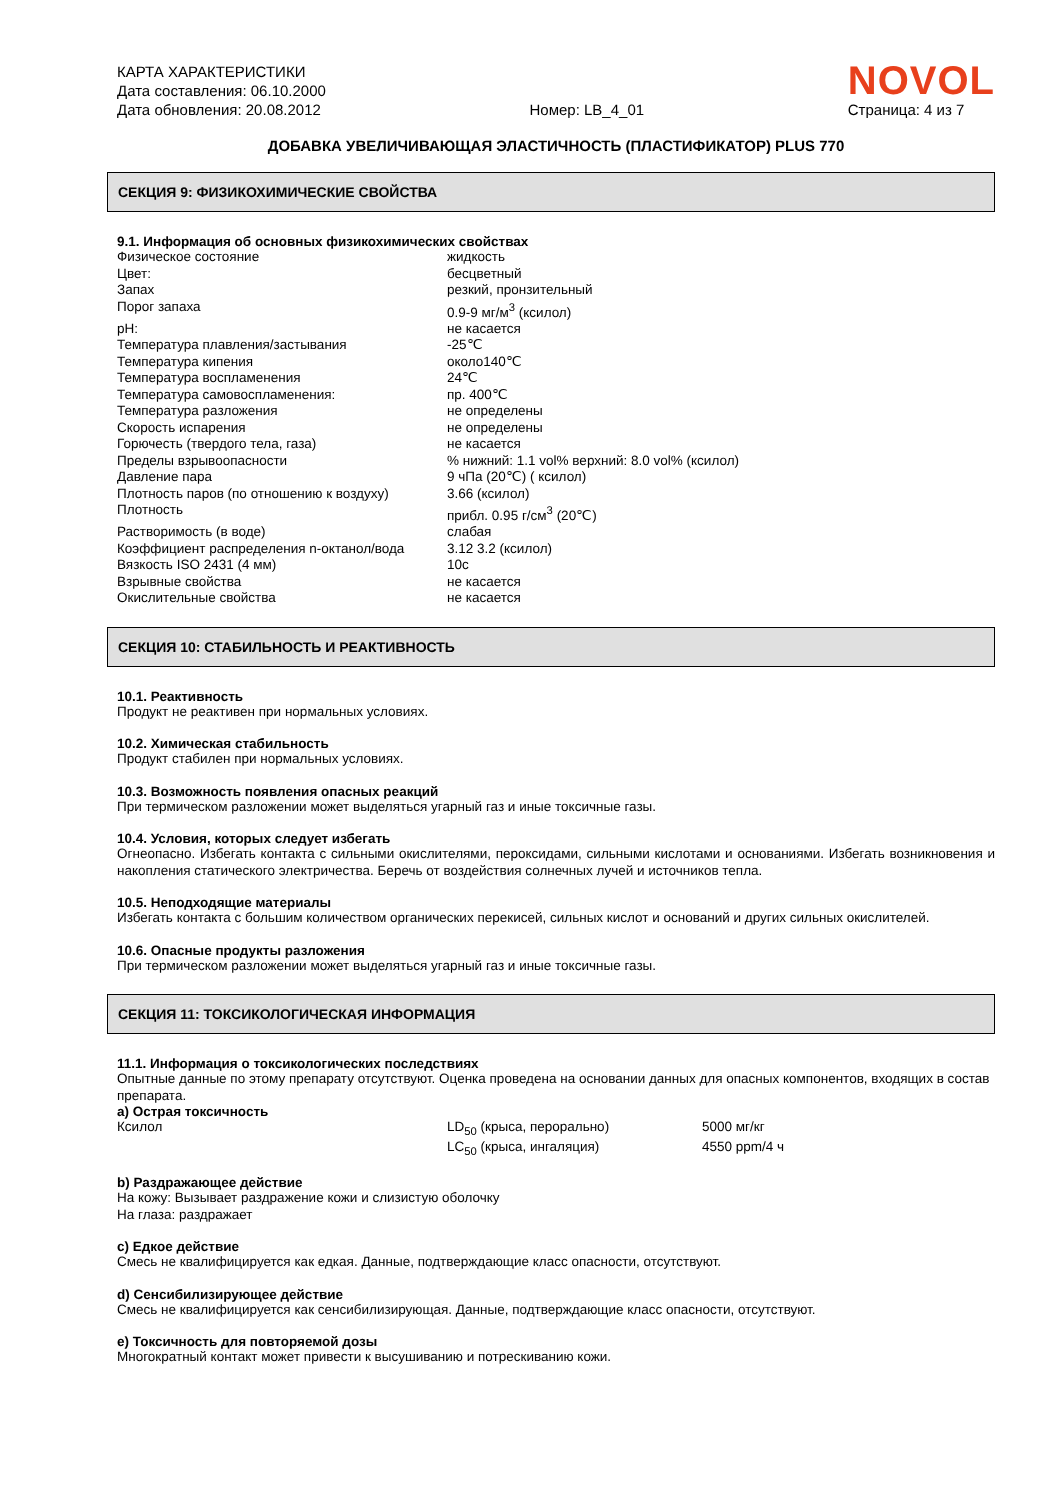КАРТА ХАРАКТЕРИСТИКИ
Дата составления: 06.10.2000
Дата обновления: 20.08.2012
Номер: LB_4_01
NOVOL
Страница: 4 из 7
ДОБАВКА УВЕЛИЧИВАЮЩАЯ ЭЛАСТИЧНОСТЬ (ПЛАСТИФИКАТОР) PLUS 770
СЕКЦИЯ 9: ФИЗИКОХИМИЧЕСКИЕ СВОЙСТВА
9.1. Информация об основных физикохимических свойствах
| Физическое состояние | жидкость |
| Цвет: | бесцветный |
| Запах | резкий, пронзительный |
| Порог запаха | 0.9-9 мг/м<sup>3</sup> (ксилол) |
| pH: | не касается |
| Температура плавления/застывания | -25℃ |
| Температура кипения | около140℃ |
| Температура воспламенения | 24℃ |
| Температура самовоспламенения: | пр. 400℃ |
| Температура разложения | не определены |
| Скорость испарения | не определены |
| Горючесть (твердого тела, газа) | не касается |
| Пределы взрывоопасности | % нижний: 1.1 vol% верхний: 8.0 vol% (ксилол) |
| Давление пара | 9 чПа (20℃) ( ксилол) |
| Плотность паров (по отношению к воздуху) | 3.66 (ксилол) |
| Плотность | прибл. 0.95 г/см<sup>3</sup> (20℃) |
| Растворимость (в воде) | слабая |
| Коэффициент распределения n-октанол/вода | 3.12 3.2 (ксилол) |
| Вязкость ISO 2431 (4 мм) | 10с |
| Взрывные свойства | не касается |
| Окислительные свойства | не касается |
СЕКЦИЯ 10: СТАБИЛЬНОСТЬ И РЕАКТИВНОСТЬ
10.1. Реактивность
Продукт не реактивен при нормальных условиях.
10.2. Химическая стабильность
Продукт стабилен при нормальных условиях.
10.3. Возможность появления опасных реакций
При термическом разложении может выделяться угарный газ и иные токсичные газы.
10.4. Условия, которых следует избегать
Огнеопасно. Избегать контакта с сильными окислителями, пероксидами, сильными кислотами и основаниями. Избегать возникновения и накопления статического электричества. Беречь от воздействия солнечных лучей и источников тепла.
10.5. Неподходящие материалы
Избегать контакта с большим количеством органических перекисей, сильных кислот и оснований и других сильных окислителей.
10.6. Опасные продукты разложения
При термическом разложении может выделяться угарный газ и иные токсичные газы.
СЕКЦИЯ 11: ТОКСИКОЛОГИЧЕСКАЯ ИНФОРМАЦИЯ
11.1. Информация о токсикологических последствиях
Опытные данные по этому препарату отсутствуют. Оценка проведена на основании данных для опасных компонентов, входящих в состав препарата.
a) Острая токсичность
| Ксилол | LD<sub>50</sub> (крыса, перорально) | 5000 мг/кг |
| | LC<sub>50</sub> (крыса, ингаляция) | 4550 ppm/4 ч |
b) Раздражающее действие
На кожу: Вызывает раздражение кожи и слизистую оболочку
На глаза: раздражает
c) Едкое действие
Смесь не квалифицируется как едкая. Данные, подтверждающие класс опасности, отсутствуют.
d) Сенсибилизирующее действие
Смесь не квалифицируется как сенсибилизирующая. Данные, подтверждающие класс опасности, отсутствуют.
e) Токсичность для повторяемой дозы
Многократный контакт может привести к высушиванию и потрескиванию кожи.